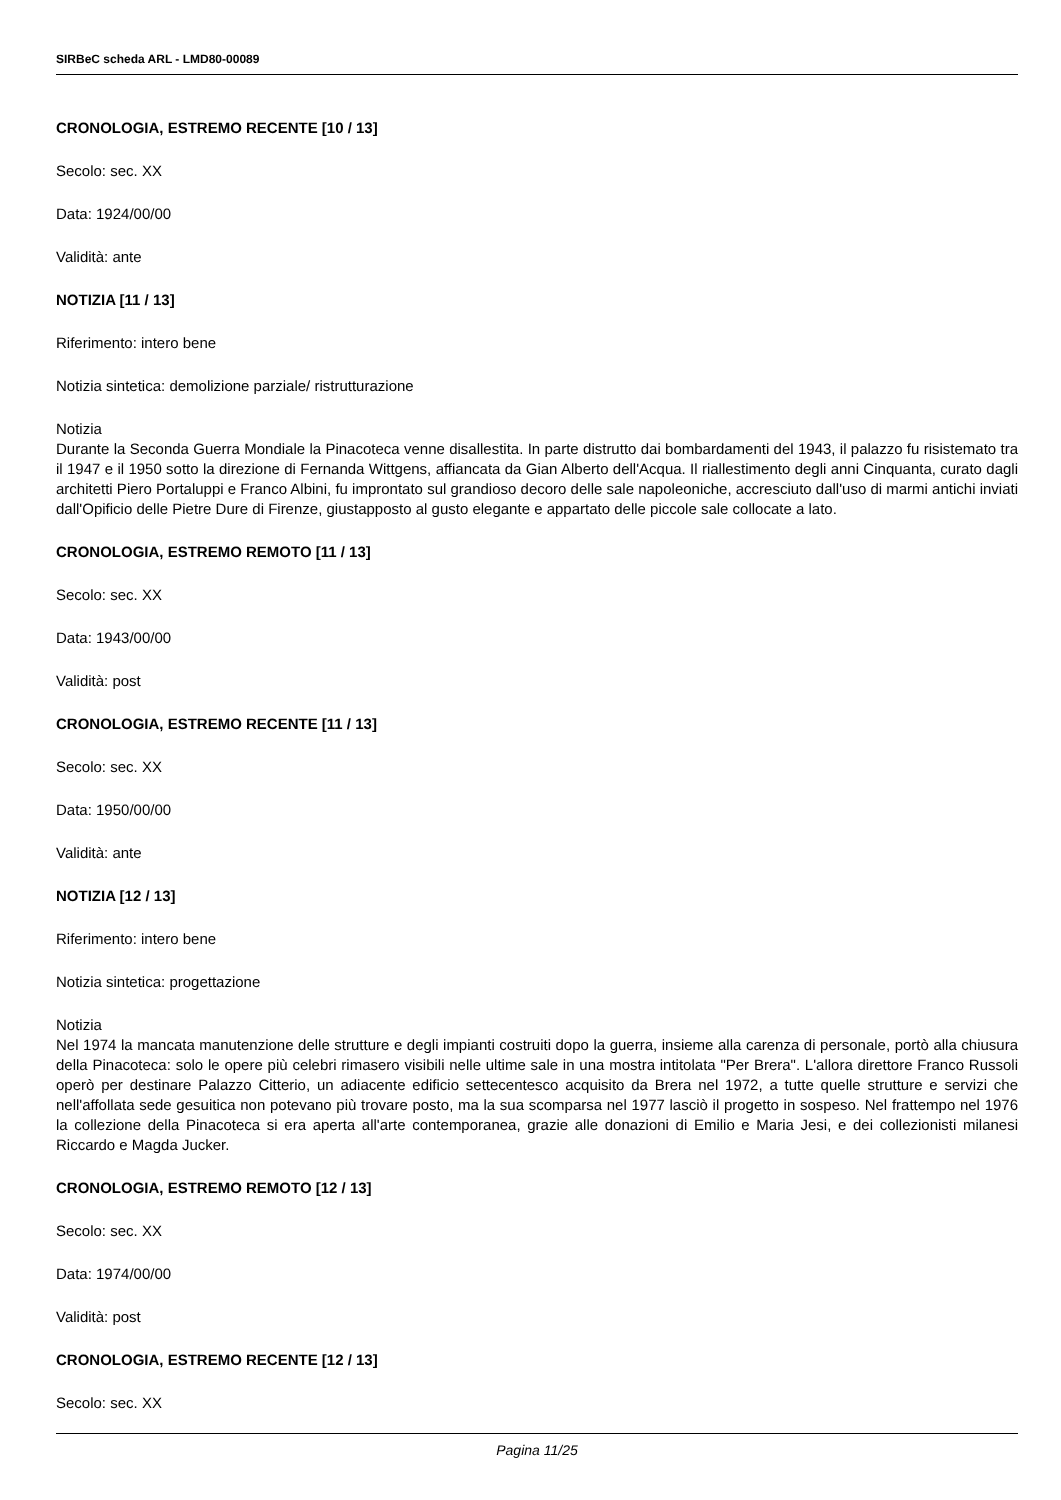SIRBeC scheda ARL - LMD80-00089
CRONOLOGIA, ESTREMO RECENTE [10 / 13]
Secolo: sec. XX
Data: 1924/00/00
Validità: ante
NOTIZIA [11 / 13]
Riferimento: intero bene
Notizia sintetica: demolizione parziale/ ristrutturazione
Notizia
Durante la Seconda Guerra Mondiale la Pinacoteca venne disallestita. In parte distrutto dai bombardamenti del 1943, il palazzo fu risistemato tra il 1947 e il 1950 sotto la direzione di Fernanda Wittgens, affiancata da Gian Alberto dell'Acqua. Il riallestimento degli anni Cinquanta, curato dagli architetti Piero Portaluppi e Franco Albini, fu improntato sul grandioso decoro delle sale napoleoniche, accresciuto dall'uso di marmi antichi inviati dall'Opificio delle Pietre Dure di Firenze, giustapposto al gusto elegante e appartato delle piccole sale collocate a lato.
CRONOLOGIA, ESTREMO REMOTO [11 / 13]
Secolo: sec. XX
Data: 1943/00/00
Validità: post
CRONOLOGIA, ESTREMO RECENTE [11 / 13]
Secolo: sec. XX
Data: 1950/00/00
Validità: ante
NOTIZIA [12 / 13]
Riferimento: intero bene
Notizia sintetica: progettazione
Notizia
Nel 1974 la mancata manutenzione delle strutture e degli impianti costruiti dopo la guerra, insieme alla carenza di personale, portò alla chiusura della Pinacoteca: solo le opere più celebri rimasero visibili nelle ultime sale in una mostra intitolata "Per Brera". L'allora direttore Franco Russoli operò per destinare Palazzo Citterio, un adiacente edificio settecentesco acquisito da Brera nel 1972, a tutte quelle strutture e servizi che nell'affollata sede gesuitica non potevano più trovare posto, ma la sua scomparsa nel 1977 lasciò il progetto in sospeso. Nel frattempo nel 1976 la collezione della Pinacoteca si era aperta all'arte contemporanea, grazie alle donazioni di Emilio e Maria Jesi, e dei collezionisti milanesi Riccardo e Magda Jucker.
CRONOLOGIA, ESTREMO REMOTO [12 / 13]
Secolo: sec. XX
Data: 1974/00/00
Validità: post
CRONOLOGIA, ESTREMO RECENTE [12 / 13]
Secolo: sec. XX
Pagina 11/25